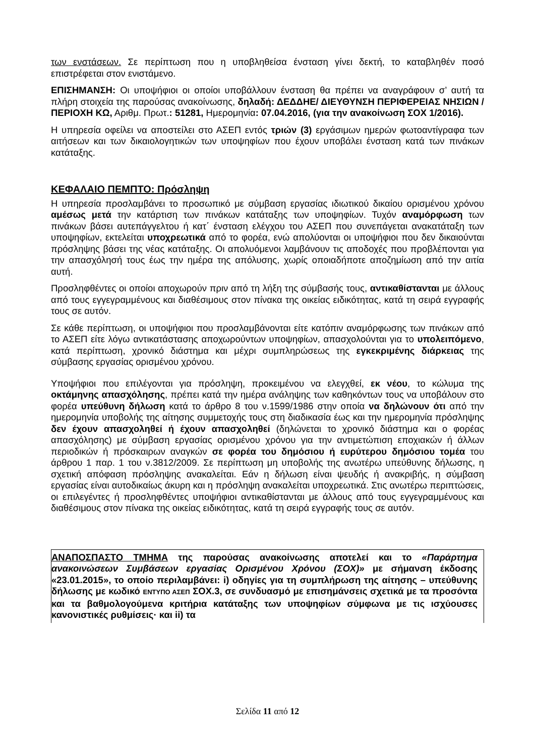των ενστάσεων. Σε περίπτωση που η υποβληθείσα ένσταση γίνει δεκτή, το καταβληθέν ποσό επιστρέφεται στον ενιστάμενο.
ΕΠΙΣΗΜΑΝΣΗ: Οι υποψήφιοι οι οποίοι υποβάλλουν ένσταση θα πρέπει να αναγράφουν σ’ αυτή τα πλήρη στοιχεία της παρούσας ανακοίνωσης, δηλαδή: ΔΕΔΔΗΕ/ ΔΙΕΥΘΥΝΣΗ ΠΕΡΙΦΕΡΕΙΑΣ ΝΗΣΙΩΝ / ΠΕΡΙΟΧΗ ΚΩ, Αριθμ. Πρωτ.: 51281, Ημερομηνία: 07.04.2016, (για την ανακοίνωση ΣΟΧ 1/2016).
Η υπηρεσία οφείλει να αποστείλει στο ΑΣΕΠ εντός τριών (3) εργάσιμων ημερών φωτοαντίγραφα των αιτήσεων και των δικαιολογητικών των υποψηφίων που έχουν υποβάλει ένσταση κατά των πινάκων κατάταξης.
ΚΕΦΑΛΑΙΟ ΠΕΜΠΤΟ: Πρόσληψη
Η υπηρεσία προσλαμβάνει το προσωπικό με σύμβαση εργασίας ιδιωτικού δικαίου ορισμένου χρόνου αμέσως μετά την κατάρτιση των πινάκων κατάταξης των υποψηφίων. Τυχόν αναμόρφωση των πινάκων βάσει αυτεπάγγελτου ή κατ΄ ένσταση ελέγχου του ΑΣΕΠ που συνεπάγεται ανακατάταξη των υποψηφίων, εκτελείται υποχρεωτικά από το φορέα, ενώ απολύονται οι υποψήφιοι που δεν δικαιούνται πρόσληψης βάσει της νέας κατάταξης. Οι απολυόμενοι λαμβάνουν τις αποδοχές που προβλέπονται για την απασχόλησή τους έως την ημέρα της απόλυσης, χωρίς οποιαδήποτε αποζημίωση από την αιτία αυτή.
Προσληφθέντες οι οποίοι αποχωρούν πριν από τη λήξη της σύμβασής τους, αντικαθίστανται με άλλους από τους εγγεγραμμένους και διαθέσιμους στον πίνακα της οικείας ειδικότητας, κατά τη σειρά εγγραφής τους σε αυτόν.
Σε κάθε περίπτωση, οι υποψήφιοι που προσλαμβάνονται είτε κατόπιν αναμόρφωσης των πινάκων από το ΑΣΕΠ είτε λόγω αντικατάστασης αποχωρούντων υποψηφίων, απασχολούνται για το υπολειπόμενο, κατά περίπτωση, χρονικό διάστημα και μέχρι συμπληρώσεως της εγκεκριμένης διάρκειας της σύμβασης εργασίας ορισμένου χρόνου.
Υποψήφιοι που επιλέγονται για πρόσληψη, προκειμένου να ελεγχθεί, εκ νέου, το κώλυμα της οκτάμηνης απασχόλησης, πρέπει κατά την ημέρα ανάληψης των καθηκόντων τους να υποβάλουν στο φορέα υπεύθυνη δήλωση κατά το άρθρο 8 του ν.1599/1986 στην οποία να δηλώνουν ότι από την ημερομηνία υποβολής της αίτησης συμμετοχής τους στη διαδικασία έως και την ημερομηνία πρόσληψης δεν έχουν απασχοληθεί ή έχουν απασχοληθεί (δηλώνεται το χρονικό διάστημα και ο φορέας απασχόλησης) με σύμβαση εργασίας ορισμένου χρόνου για την αντιμετώπιση εποχιακών ή άλλων περιοδικών ή πρόσκαιρων αναγκών σε φορέα του δημόσιου ή ευρύτερου δημόσιου τομέα του άρθρου 1 παρ. 1 του ν.3812/2009. Σε περίπτωση μη υποβολής της ανωτέρω υπεύθυνης δήλωσης, η σχετική απόφαση πρόσληψης ανακαλείται. Εάν η δήλωση είναι ψευδής ή ανακριβής, η σύμβαση εργασίας είναι αυτοδικαίως άκυρη και η πρόσληψη ανακαλείται υποχρεωτικά. Στις ανωτέρω περιπτώσεις, οι επιλεγέντες ή προσληφθέντες υποψήφιοι αντικαθίστανται με άλλους από τους εγγεγραμμένους και διαθέσιμους στον πίνακα της οικείας ειδικότητας, κατά τη σειρά εγγραφής τους σε αυτόν.
ΑΝΑΠΟΣΠΑΣΤΟ ΤΜΗΜΑ της παρούσας ανακοίνωσης αποτελεί και το «Παράρτημα ανακοινώσεων Συμβάσεων εργασίας Ορισμένου Χρόνου (ΣΟΧ)» με σήμανση έκδοσης «23.01.2015», το οποίο περιλαμβάνει: i) οδηγίες για τη συμπλήρωση της αίτησης – υπεύθυνης δήλωσης με κωδικό ΕΝΤΥΠΟ ΑΣΕΠ ΣΟΧ.3, σε συνδυασμό με επισημάνσεις σχετικά με τα προσόντα και τα βαθμολογούμενα κριτήρια κατάταξης των υποψηφίων σύμφωνα με τις ισχύουσες κανονιστικές ρυθμίσεις· και ii) τα
Σελίδα 11 από 12